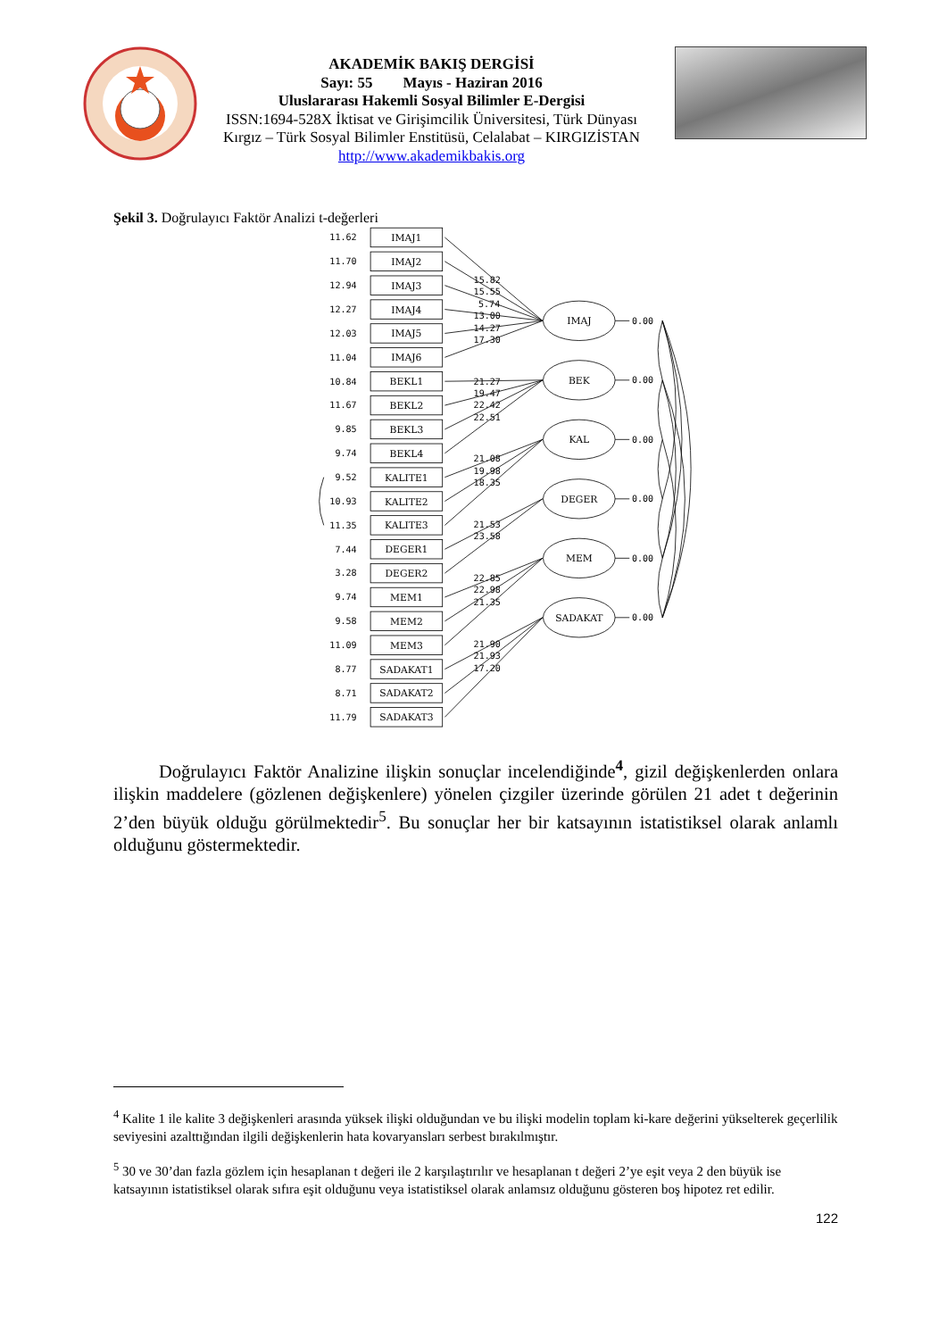AKADEMİK BAKIŞ DERGİSİ
Sayı: 55 Mayıs - Haziran 2016
Uluslararası Hakemli Sosyal Bilimler E-Dergisi
ISSN:1694-528X İktisat ve Girişimcilik Üniversitesi, Türk Dünyası Kırgız – Türk Sosyal Bilimler Enstitüsü, Celalabat – KIRGIZİSTAN
http://www.akademikbakis.org
Şekil 3. Doğrulayıcı Faktör Analizi t-değerleri
IMAJ1
IMAJ2
IMAJ3
IMAJ4
IMAJ5
IMAJ6
BEKL1
BEKL2
BEKL3
BEKL4
KALITE1
KALITE2
KALITE3
DEGER1
DEGER2
MEM1
MEM2
MEM3
SADAKAT1
SADAKAT2
SADAKAT3
IMAJ
BEK
KAL
DEGER
MEM
SADAKAT
11.62
11.70
12.94
12.27
12.03
11.04
10.84
11.67
9.85
9.74
9.52
10.93
11.35
7.44
3.28
9.74
9.58
11.09
8.77
8.71
11.79
15.82
15.55
5.74
13.00
14.27
17.30
21.27
19.47
22.42
22.51
21.08
19.98
18.35
21.53
23.58
22.85
22.98
21.35
21.90
21.93
17.20
0.00
0.00
0.00
0.00
0.00
0.00
Doğrulayıcı Faktör Analizine ilişkin sonuçlar incelendiğinde<sup>4</sup>, gizil değişkenlerden onlara ilişkin maddelere (gözlenen değişkenlere) yönelen çizgiler üzerinde görülen 21 adet t değerinin 2’den büyük olduğu görülmektedir<sup>5</sup>. Bu sonuçlar her bir katsayının istatistiksel olarak anlamlı olduğunu göstermektedir.
<sup>4</sup> Kalite 1 ile kalite 3 değişkenleri arasında yüksek ilişki olduğundan ve bu ilişki modelin toplam ki-kare değerini yükselterek geçerlilik seviyesini azalttığından ilgili değişkenlerin hata kovaryansları serbest bırakılmıştır.
<sup>5</sup> 30 ve 30’dan fazla gözlem için hesaplanan t değeri ile 2 karşılaştırılır ve hesaplanan t değeri 2’ye eşit veya 2 den büyük ise katsayının istatistiksel olarak sıfıra eşit olduğunu veya istatistiksel olarak anlamsız olduğunu gösteren boş hipotez ret edilir.
122